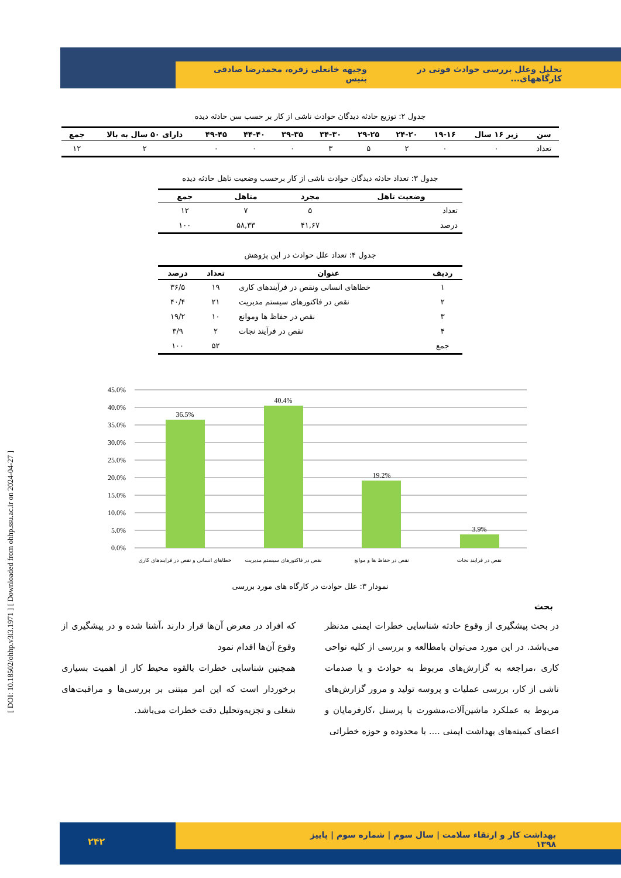تحلیل وعلل بررسی حوادث فوتی در کارگاههای... وجیهه خانعلی زفره، محمدرضا صادقی بنیس
[ DOI: 10.18502/ohhp.v3i3.1971 ] [ Downloaded from ohhp.ssu.ac.ir on 2024-04-27 ]
جدول ۲: توزیع حادثه دیدگان حوادث ناشی از کار بر حسب سن حادثه دیده
| سن | زیر ۱۶ سال | ۱۹-۱۶ | ۲۴-۲۰ | ۲۹-۲۵ | ۳۴-۳۰ | ۳۹-۳۵ | ۴۴-۴۰ | ۴۹-۴۵ | دارای ۵۰ سال به بالا | جمع |
| --- | --- | --- | --- | --- | --- | --- | --- | --- | --- | --- |
| تعداد | ۰ | ۰ | ۲ | ۵ | ۳ | ۰ | ۰ | ۰ | ۲ | ۱۲ |
جدول ۳: تعداد حادثه دیدگان حوادث ناشی از کار برحسب وضعیت تاهل حادثه دیده
| وضعیت تاهل | مجرد | متاهل | جمع |
| --- | --- | --- | --- |
| تعداد | ۵ | ۷ | ۱۲ |
| درصد | ۴۱,۶۷ | ۵۸,۳۳ | ۱۰۰ |
جدول ۴: تعداد علل حوادث در این پژوهش
| ردیف | عنوان | تعداد | درصد |
| --- | --- | --- | --- |
| ۱ | خطاهای انسانی ونقص در فرآیندهای کاری | ۱۹ | ۳۶/۵ |
| ۲ | نقص در فاکتورهای سیستم مدیریت | ۲۱ | ۴۰/۴ |
| ۳ | نقص در حفاظ ها وموانع | ۱۰ | ۱۹/۲ |
| ۴ | نقص در فرآیند نجات | ۲ | ۳/۹ |
| جمع | | ۵۲ | ۱۰۰ |
45.0%
40.0%
35.0%
30.0%
25.0%
20.0%
15.0%
10.0%
5.0%
0.0%
36.5%
40.4%
19.2%
3.9%
خطاهای انسانی و نقص در فرایندهای کاری
نقص در فاکتورهای سیستم مدیریت
نقص در حفاظ ها و موانع
نقص در فرایند نجات
نمودار ۳: علل حوادث در کارگاه های مورد بررسی
بحث
در بحث پیشگیری از وقوع حادثه شناسایی خطرات ایمنی مدنظر می‌باشد. در این مورد می‌توان بامطالعه و بررسی از کلیه نواحی کاری ،مراجعه به گزارش‌های مربوط به حوادث و یا صدمات ناشی از کار، بررسی عملیات و پروسه تولید و مرور گزارش‌های مربوط به عملکرد ماشین‌آلات،مشورت با پرسنل ،کارفرمایان و اعضای کمیته‌های بهداشت ایمنی .... با محدوده و حوزه خطراتی
که افراد در معرض آن‌ها قرار دارند ،آشنا شده و در پیشگیری از وقوع آن‌ها اقدام نمود
همچنین شناسایی خطرات بالقوه محیط کار از اهمیت بسیاری برخوردار است که این امر مبتنی بر بررسی‌ها و مراقبت‌های شغلی و تجزیه‌وتحلیل دقت خطرات می‌باشد.
بهداشت کار و ارتقاء سلامت | سال سوم | شماره سوم | پاییز ۱۳۹۸
۲۴۲